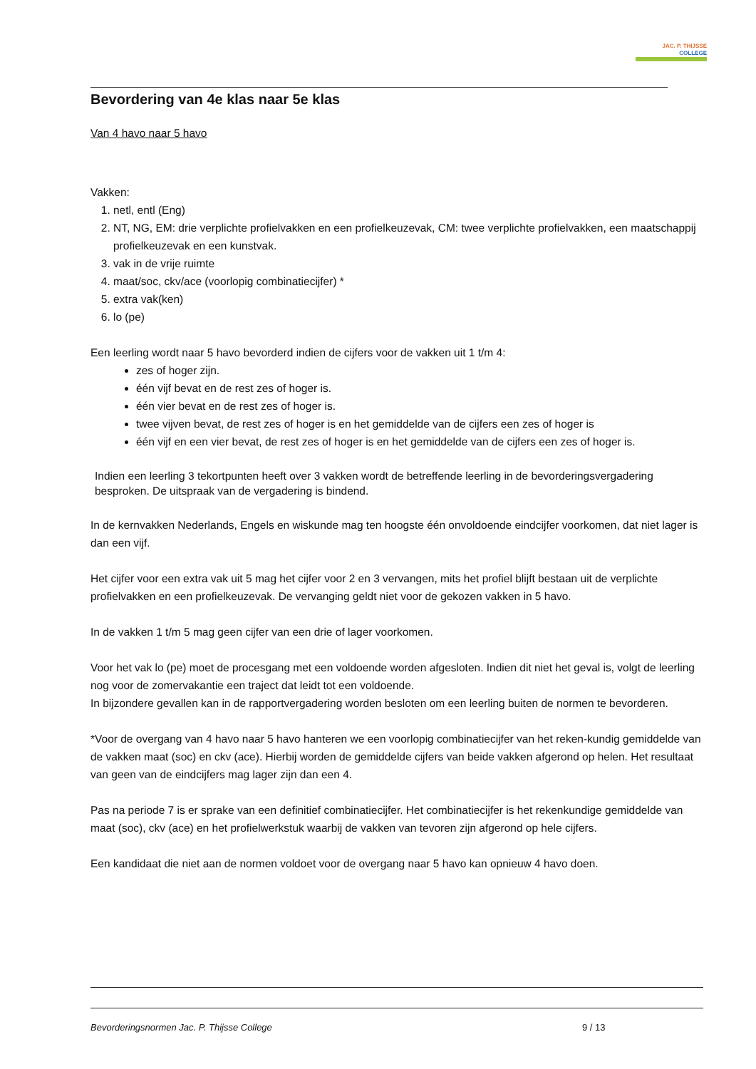JAC. P. THIJSSE
COLLEGE
Bevordering van 4e klas naar 5e klas
Van 4 havo naar 5 havo
Vakken:
1. netl, entl (Eng)
2. NT, NG, EM: drie verplichte profielvakken en een profielkeuzevak, CM: twee verplichte profielvakken, een maatschappij profielkeuzevak en een kunstvak.
3. vak in de vrije ruimte
4. maat/soc, ckv/ace (voorlopig combinatiecijfer) *
5. extra vak(ken)
6. lo (pe)
Een leerling wordt naar 5 havo bevorderd indien de cijfers voor de vakken uit 1 t/m 4:
zes of hoger zijn.
één vijf bevat en de rest zes of hoger is.
één vier bevat en de rest zes of hoger is.
twee vijven bevat, de rest zes of hoger is en het gemiddelde van de cijfers een zes of hoger is
één vijf en een vier bevat, de rest zes of hoger is en het gemiddelde van de cijfers een zes of hoger is.
Indien een leerling 3 tekortpunten heeft over 3 vakken wordt de betreffende leerling in de bevorderingsvergadering besproken. De uitspraak van de vergadering is bindend.
In de kernvakken Nederlands, Engels en wiskunde mag ten hoogste één onvoldoende eindcijfer voorkomen, dat niet lager is dan een vijf.
Het cijfer voor een extra vak uit 5 mag het cijfer voor 2 en 3 vervangen, mits het profiel blijft bestaan uit de verplichte profielvakken en een profielkeuzevak. De vervanging geldt niet voor de gekozen vakken in 5 havo.
In de vakken 1 t/m 5 mag geen cijfer van een drie of lager voorkomen.
Voor het vak lo (pe) moet de procesgang met een voldoende worden afgesloten. Indien dit niet het geval is, volgt de leerling nog voor de zomervakantie een traject dat leidt tot een voldoende.
In bijzondere gevallen kan in de rapportvergadering worden besloten om een leerling buiten de normen te bevorderen.
*Voor de overgang van 4 havo naar 5 havo hanteren we een voorlopig combinatiecijfer van het reken-kundig gemiddelde van de vakken maat (soc) en ckv (ace). Hierbij worden de gemiddelde cijfers van beide vakken afgerond op helen. Het resultaat van geen van de eindcijfers mag lager zijn dan een 4.
Pas na periode 7 is er sprake van een definitief combinatiecijfer. Het combinatiecijfer is het rekenkundige gemiddelde van maat (soc), ckv (ace) en het profielwerkstuk waarbij de vakken van tevoren zijn afgerond op hele cijfers.
Een kandidaat die niet aan de normen voldoet voor de overgang naar 5 havo kan opnieuw 4 havo doen.
Bevorderingsnormen Jac. P. Thijsse College 9 / 13